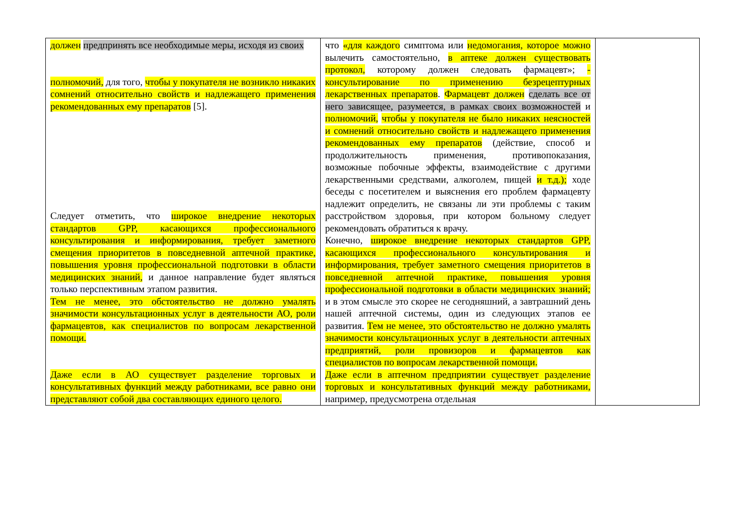| должен предпринять все необходимые меры, исходя из своих полномочий, для того, чтобы у покупателя не возникло никаких сомнений относительно свойств и надлежащего применения рекомендованных ему препаратов [5]. Следует отметить, что широкое внедрение некоторых стандартов GPP, касающихся профессионального консультирования и информирования, требует заметного смещения приоритетов в повседневной аптечной практике, повышения уровня профессиональной подготовки в области медицинских знаний, и данное направление будет являться только перспективным этапом развития. Тем не менее, это обстоятельство не должно умалять значимости консультационных услуг в деятельности АО, роли фармацевтов, как специалистов по вопросам лекарственной помощи. Даже если в АО существует разделение торговых и консультативных функций между работниками, все равно они представляют собой два составляющих единого целого. | что «для каждого симптома или недомогания, которое можно вылечить самостоятельно, в аптеке должен существовать протокол, которому должен следовать фармацевт»; - консультирование по применению безрецептурных лекарственных препаратов . Фармацевт должен сделать все от него зависящее, разумеется, в рамках своих возможностей и полномочий, чтобы у покупателя не было никаких неясностей и сомнений относительно свойств и надлежащего применения рекомендованных ему препаратов (действие, способ и продолжительность применения, противопоказания, возможные побочные эффекты, взаимодействие с другими лекарственными средствами, алкоголем, пищей и т.д.); ходе беседы с посетителем и выяснения его проблем фармацевту надлежит определить, не связаны ли эти проблемы с таким расстройством здоровья, при котором больному следует рекомендовать обратиться к врачу. Конечно, широкое внедрение некоторых стандартов GPP, касающихся профессионального консультирования и информирования, требует заметного смещения приоритетов в повседневной аптечной практике, повышения уровня профессиональной подготовки в области медицинских знаний; и в этом смысле это скорее не сегодняшний, а завтрашний день нашей аптечной системы, один из следующих этапов ее развития. Тем не менее, это обстоятельство не должно умалять значимости консультационных услуг в деятельности аптечных предприятий, роли провизоров и фармацевтов как специалистов по вопросам лекарственной помощи. Даже если в аптечном предприятии существует разделение торговых и консультативных функций между работниками, например, предусмотрена отдельная | |